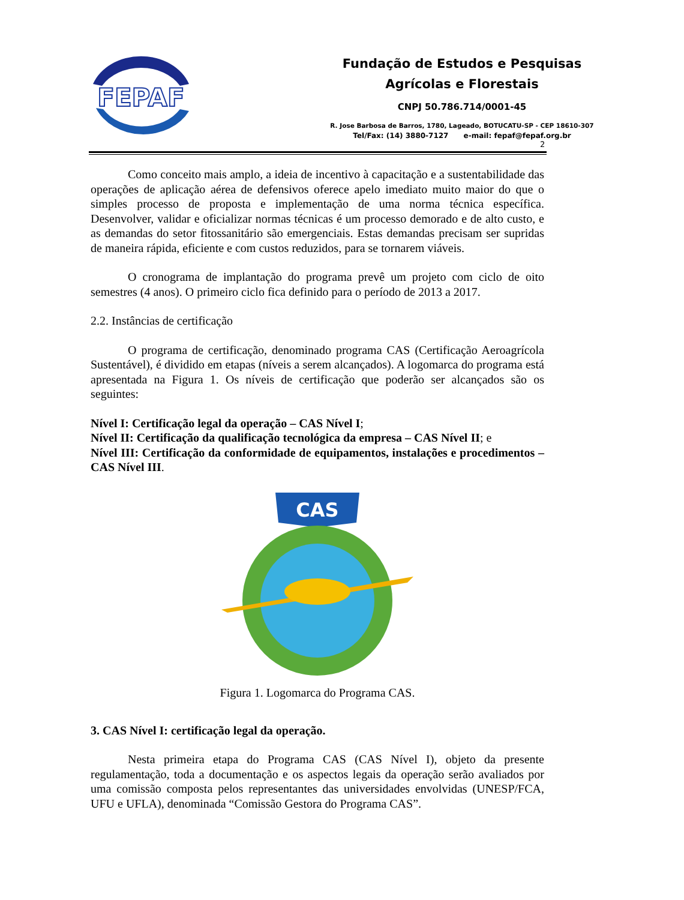FEPAF
Fundação de Estudos e Pesquisas
Agrícolas e Florestais
CNPJ 50.786.714/0001-45
R. Jose Barbosa de Barros, 1780, Lageado, BOTUCATU-SP - CEP 18610-307
Tel/Fax: (14) 3880-7127 e-mail: fepaf@fepaf.org.br
2
Como conceito mais amplo, a ideia de incentivo à capacitação e a sustentabilidade das operações de aplicação aérea de defensivos oferece apelo imediato muito maior do que o simples processo de proposta e implementação de uma norma técnica específica. Desenvolver, validar e oficializar normas técnicas é um processo demorado e de alto custo, e as demandas do setor fitossanitário são emergenciais. Estas demandas precisam ser supridas de maneira rápida, eficiente e com custos reduzidos, para se tornarem viáveis.
O cronograma de implantação do programa prevê um projeto com ciclo de oito semestres (4 anos). O primeiro ciclo fica definido para o período de 2013 a 2017.
2.2. Instâncias de certificação
O programa de certificação, denominado programa CAS (Certificação Aeroagrícola Sustentável), é dividido em etapas (níveis a serem alcançados). A logomarca do programa está apresentada na Figura 1. Os níveis de certificação que poderão ser alcançados são os seguintes:
Nível I: Certificação legal da operação – CAS Nível I;
Nível II: Certificação da qualificação tecnológica da empresa – CAS Nível II; e
Nível III: Certificação da conformidade de equipamentos, instalações e procedimentos – CAS Nível III.
CAS
Figura 1. Logomarca do Programa CAS.
3. CAS Nível I: certificação legal da operação.
Nesta primeira etapa do Programa CAS (CAS Nível I), objeto da presente regulamentação, toda a documentação e os aspectos legais da operação serão avaliados por uma comissão composta pelos representantes das universidades envolvidas (UNESP/FCA, UFU e UFLA), denominada “Comissão Gestora do Programa CAS”.